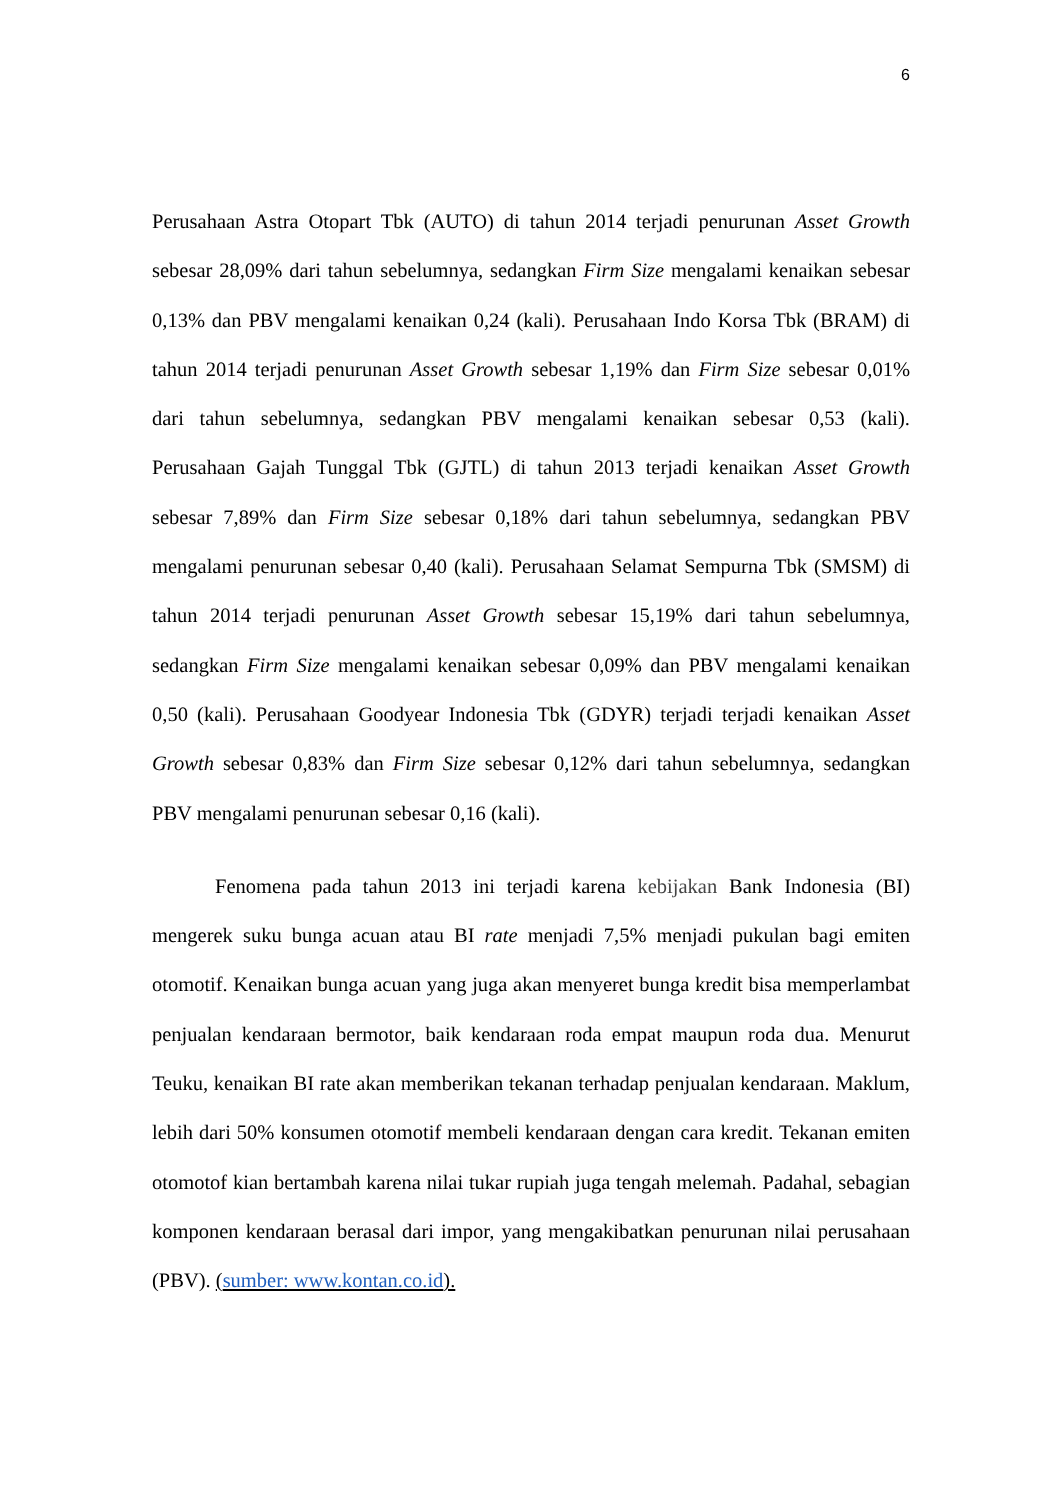6
Perusahaan Astra Otopart Tbk (AUTO) di tahun 2014 terjadi penurunan Asset Growth sebesar 28,09% dari tahun sebelumnya, sedangkan Firm Size mengalami kenaikan sebesar 0,13% dan PBV mengalami kenaikan 0,24 (kali). Perusahaan Indo Korsa Tbk (BRAM) di tahun 2014 terjadi penurunan Asset Growth sebesar 1,19% dan Firm Size sebesar 0,01% dari tahun sebelumnya, sedangkan PBV mengalami kenaikan sebesar 0,53 (kali). Perusahaan Gajah Tunggal Tbk (GJTL) di tahun 2013 terjadi kenaikan Asset Growth sebesar 7,89% dan Firm Size sebesar 0,18% dari tahun sebelumnya, sedangkan PBV mengalami penurunan sebesar 0,40 (kali). Perusahaan Selamat Sempurna Tbk (SMSM) di tahun 2014 terjadi penurunan Asset Growth sebesar 15,19% dari tahun sebelumnya, sedangkan Firm Size mengalami kenaikan sebesar 0,09% dan PBV mengalami kenaikan 0,50 (kali). Perusahaan Goodyear Indonesia Tbk (GDYR) terjadi terjadi kenaikan Asset Growth sebesar 0,83% dan Firm Size sebesar 0,12% dari tahun sebelumnya, sedangkan PBV mengalami penurunan sebesar 0,16 (kali).
Fenomena pada tahun 2013 ini terjadi karena kebijakan Bank Indonesia (BI) mengerek suku bunga acuan atau BI rate menjadi 7,5% menjadi pukulan bagi emiten otomotif. Kenaikan bunga acuan yang juga akan menyeret bunga kredit bisa memperlambat penjualan kendaraan bermotor, baik kendaraan roda empat maupun roda dua. Menurut Teuku, kenaikan BI rate akan memberikan tekanan terhadap penjualan kendaraan. Maklum, lebih dari 50% konsumen otomotif membeli kendaraan dengan cara kredit. Tekanan emiten otomotof kian bertambah karena nilai tukar rupiah juga tengah melemah. Padahal, sebagian komponen kendaraan berasal dari impor, yang mengakibatkan penurunan nilai perusahaan (PBV). (sumber: www.kontan.co.id).